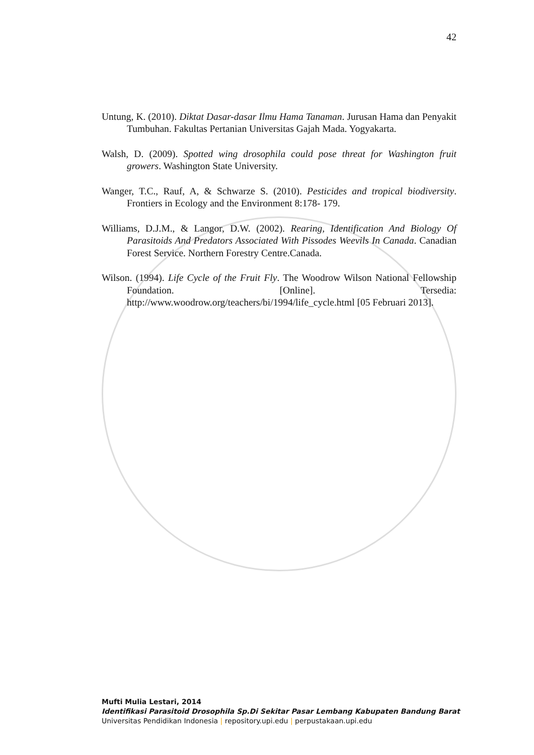42
Untung, K. (2010). Diktat Dasar-dasar Ilmu Hama Tanaman. Jurusan Hama dan Penyakit Tumbuhan. Fakultas Pertanian Universitas Gajah Mada. Yogyakarta.
Walsh, D. (2009). Spotted wing drosophila could pose threat for Washington fruit growers. Washington State University.
Wanger, T.C., Rauf, A, & Schwarze S. (2010). Pesticides and tropical biodiversity. Frontiers in Ecology and the Environment 8:178- 179.
Williams, D.J.M., & Langor, D.W. (2002). Rearing, Identification And Biology Of Parasitoids And Predators Associated With Pissodes Weevils In Canada. Canadian Forest Service. Northern Forestry Centre.Canada.
Wilson. (1994). Life Cycle of the Fruit Fly. The Woodrow Wilson National Fellowship Foundation. [Online]. Tersedia: http://www.woodrow.org/teachers/bi/1994/life_cycle.html [05 Februari 2013].
Mufti Mulia Lestari, 2014
Identifikasi Parasitoid Drosophila Sp.Di Sekitar Pasar Lembang Kabupaten Bandung Barat
Universitas Pendidikan Indonesia | repository.upi.edu | perpustakaan.upi.edu